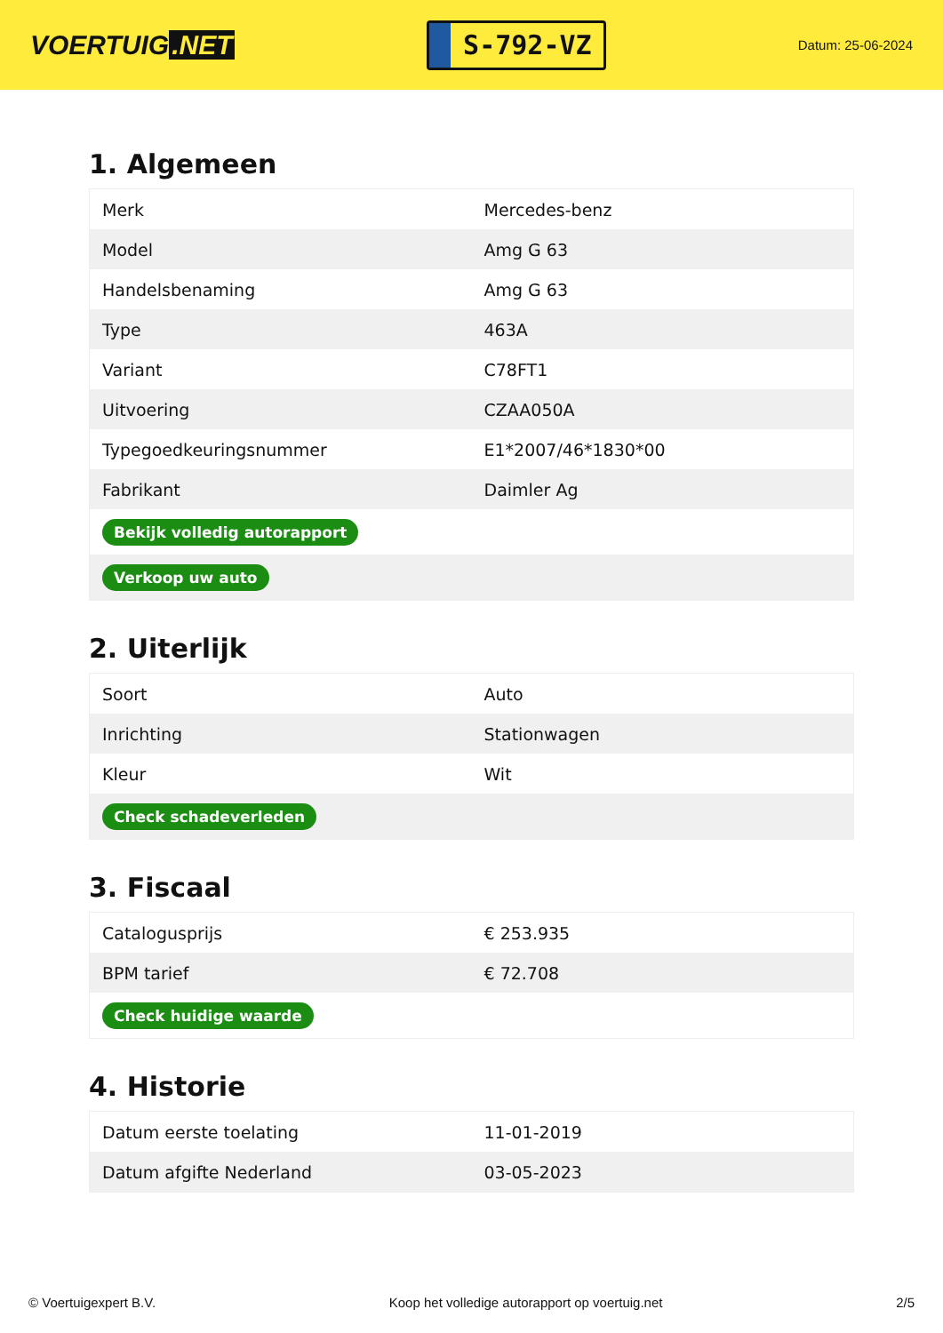VOERTUIG.NET
S-792-VZ
Datum: 25-06-2024
1. Algemeen
| Merk | Mercedes-benz |
| Model | Amg G 63 |
| Handelsbenaming | Amg G 63 |
| Type | 463A |
| Variant | C78FT1 |
| Uitvoering | CZAA050A |
| Typegoedkeuringsnummer | E1*2007/46*1830*00 |
| Fabrikant | Daimler Ag |
| Bekijk volledig autorapport | |
| Verkoop uw auto | |
2. Uiterlijk
| Soort | Auto |
| Inrichting | Stationwagen |
| Kleur | Wit |
| Check schadeverleden | |
3. Fiscaal
| Catalogusprijs | € 253.935 |
| BPM tarief | € 72.708 |
| Check huidige waarde | |
4. Historie
| Datum eerste toelating | 11-01-2019 |
| Datum afgifte Nederland | 03-05-2023 |
© Voertuigexpert B.V. Koop het volledige autorapport op voertuig.net 2/5